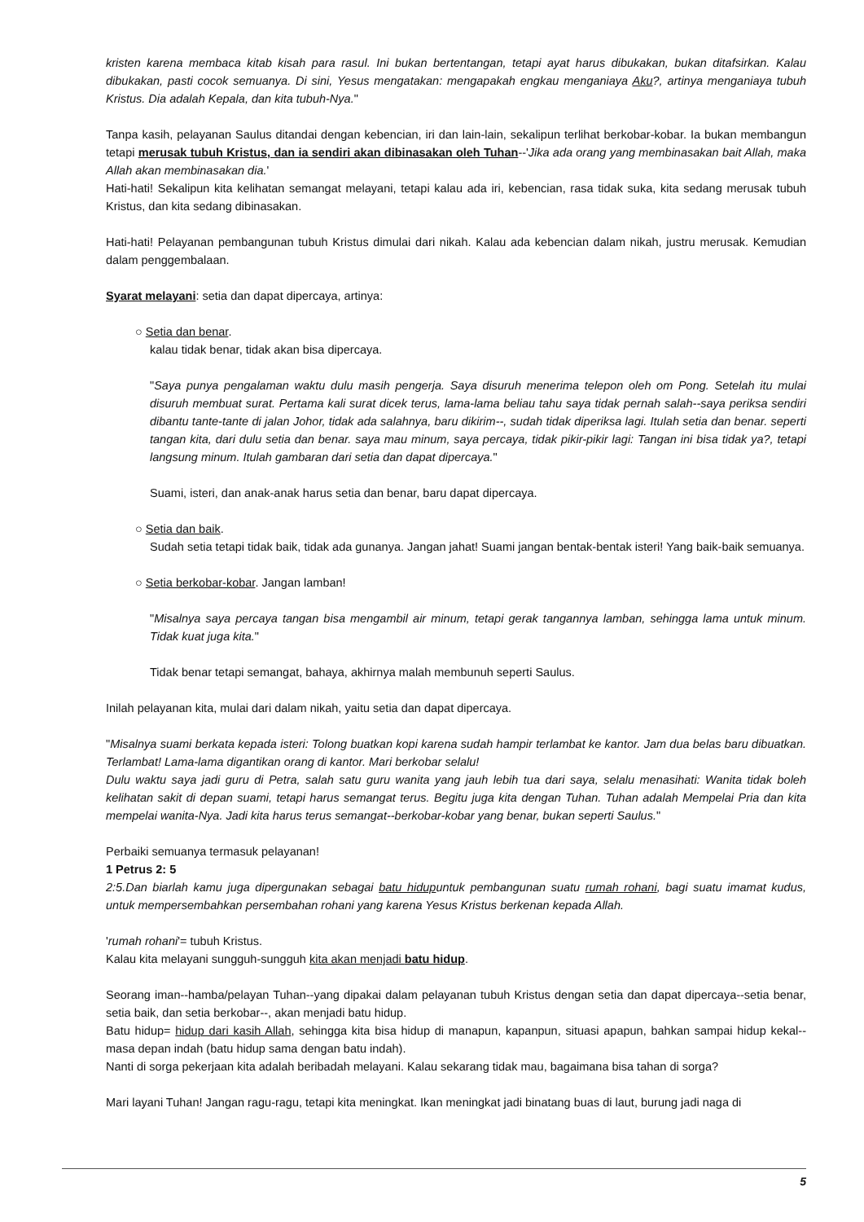kristen karena membaca kitab kisah para rasul. Ini bukan bertentangan, tetapi ayat harus dibukakan, bukan ditafsirkan. Kalau dibukakan, pasti cocok semuanya. Di sini, Yesus mengatakan: mengapakah engkau menganiaya Aku?, artinya menganiaya tubuh Kristus. Dia adalah Kepala, dan kita tubuh-Nya."
Tanpa kasih, pelayanan Saulus ditandai dengan kebencian, iri dan lain-lain, sekalipun terlihat berkobar-kobar. Ia bukan membangun tetapi merusak tubuh Kristus, dan ia sendiri akan dibinasakan oleh Tuhan--'Jika ada orang yang membinasakan bait Allah, maka Allah akan membinasakan dia.'
Hati-hati! Sekalipun kita kelihatan semangat melayani, tetapi kalau ada iri, kebencian, rasa tidak suka, kita sedang merusak tubuh Kristus, dan kita sedang dibinasakan.
Hati-hati! Pelayanan pembangunan tubuh Kristus dimulai dari nikah. Kalau ada kebencian dalam nikah, justru merusak. Kemudian dalam penggembalaan.
Syarat melayani: setia dan dapat dipercaya, artinya:
○ Setia dan benar.
kalau tidak benar, tidak akan bisa dipercaya.
"Saya punya pengalaman waktu dulu masih pengerja. Saya disuruh menerima telepon oleh om Pong. Setelah itu mulai disuruh membuat surat. Pertama kali surat dicek terus, lama-lama beliau tahu saya tidak pernah salah--saya periksa sendiri dibantu tante-tante di jalan Johor, tidak ada salahnya, baru dikirim--, sudah tidak diperiksa lagi. Itulah setia dan benar. seperti tangan kita, dari dulu setia dan benar. saya mau minum, saya percaya, tidak pikir-pikir lagi: Tangan ini bisa tidak ya?, tetapi langsung minum. Itulah gambaran dari setia dan dapat dipercaya."
Suami, isteri, dan anak-anak harus setia dan benar, baru dapat dipercaya.
○ Setia dan baik.
Sudah setia tetapi tidak baik, tidak ada gunanya. Jangan jahat! Suami jangan bentak-bentak isteri! Yang baik-baik semuanya.
○ Setia berkobar-kobar. Jangan lamban!
"Misalnya saya percaya tangan bisa mengambil air minum, tetapi gerak tangannya lamban, sehingga lama untuk minum. Tidak kuat juga kita."
Tidak benar tetapi semangat, bahaya, akhirnya malah membunuh seperti Saulus.
Inilah pelayanan kita, mulai dari dalam nikah, yaitu setia dan dapat dipercaya.
"Misalnya suami berkata kepada isteri: Tolong buatkan kopi karena sudah hampir terlambat ke kantor. Jam dua belas baru dibuatkan. Terlambat! Lama-lama digantikan orang di kantor. Mari berkobar selalu!
Dulu waktu saya jadi guru di Petra, salah satu guru wanita yang jauh lebih tua dari saya, selalu menasihati: Wanita tidak boleh kelihatan sakit di depan suami, tetapi harus semangat terus. Begitu juga kita dengan Tuhan. Tuhan adalah Mempelai Pria dan kita mempelai wanita-Nya. Jadi kita harus terus semangat--berkobar-kobar yang benar, bukan seperti Saulus."
Perbaiki semuanya termasuk pelayanan!
1 Petrus 2: 5
2:5.Dan biarlah kamu juga dipergunakan sebagai batu hidupuntuk pembangunan suatu rumah rohani, bagi suatu imamat kudus, untuk mempersembahkan persembahan rohani yang karena Yesus Kristus berkenan kepada Allah.
'rumah rohani'= tubuh Kristus.
Kalau kita melayani sungguh-sungguh kita akan menjadi batu hidup.
Seorang iman--hamba/pelayan Tuhan--yang dipakai dalam pelayanan tubuh Kristus dengan setia dan dapat dipercaya--setia benar, setia baik, dan setia berkobar--, akan menjadi batu hidup.
Batu hidup= hidup dari kasih Allah, sehingga kita bisa hidup di manapun, kapanpun, situasi apapun, bahkan sampai hidup kekal--masa depan indah (batu hidup sama dengan batu indah).
Nanti di sorga pekerjaan kita adalah beribadah melayani. Kalau sekarang tidak mau, bagaimana bisa tahan di sorga?
Mari layani Tuhan! Jangan ragu-ragu, tetapi kita meningkat. Ikan meningkat jadi binatang buas di laut, burung jadi naga di
5